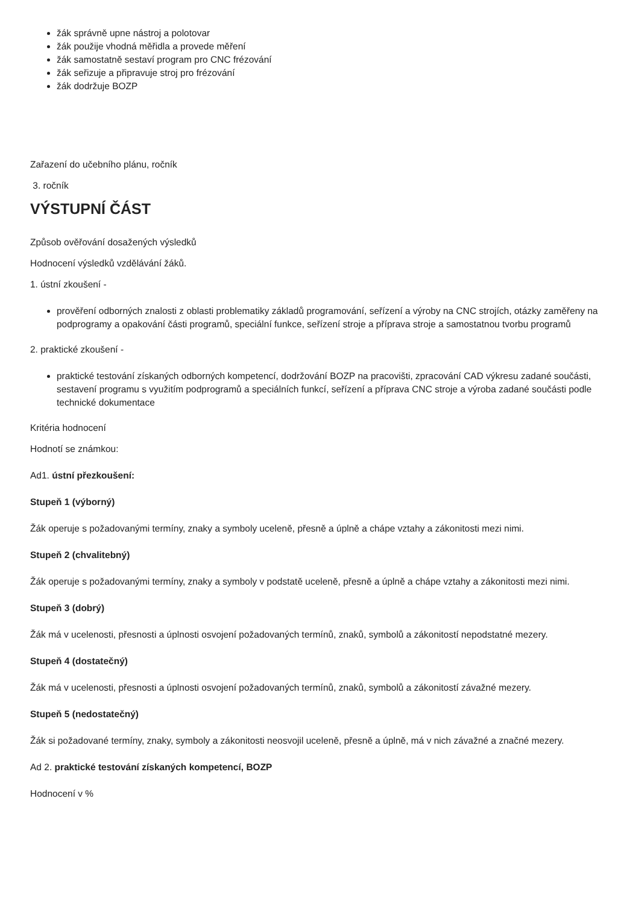žák správně upne nástroj a polotovar
žák použije vhodná měřidla a provede měření
žák samostatně sestaví program pro CNC frézování
žák seřizuje a připravuje stroj pro frézování
žák dodržuje BOZP
Zařazení do učebního plánu, ročník
3. ročník
VÝSTUPNÍ ČÁST
Způsob ověřování dosažených výsledků
Hodnocení výsledků vzdělávání žáků.
1. ústní zkoušení -
prověření odborných znalosti z oblasti problematiky základů programování, seřízení a výroby na CNC strojích, otázky zaměřeny na podprogramy a opakování části programů, speciální funkce, seřízení stroje a příprava stroje a samostatnou tvorbu programů
2. praktické zkoušení -
praktické testování získaných odborných kompetencí, dodržování BOZP na pracovišti, zpracování CAD výkresu zadané součásti, sestavení programu s využitím podprogramů a speciálních funkcí, seřízení a příprava CNC stroje a výroba zadané součásti podle technické dokumentace
Kritéria hodnocení
Hodnotí se známkou:
Ad1. ústní přezkoušení:
Stupeň 1 (výborný)
Žák operuje s požadovanými termíny, znaky a symboly uceleně, přesně a úplně a chápe vztahy a zákonitosti mezi nimi.
Stupeň 2 (chvalitebný)
Žák operuje s požadovanými termíny, znaky a symboly v podstatě uceleně, přesně a úplně a chápe vztahy a zákonitosti mezi nimi.
Stupeň 3 (dobrý)
Žák má v ucelenosti, přesnosti a úplnosti osvojení požadovaných termínů, znaků, symbolů a zákonitostí nepodstatné mezery.
Stupeň 4 (dostatečný)
Žák má v ucelenosti, přesnosti a úplnosti osvojení požadovaných termínů, znaků, symbolů a zákonitostí závažné mezery.
Stupeň 5 (nedostatečný)
Žák si požadované termíny, znaky, symboly a zákonitosti neosvojil uceleně, přesně a úplně, má v nich závažné a značné mezery.
Ad 2. praktické testování získaných kompetencí, BOZP
Hodnocení v %